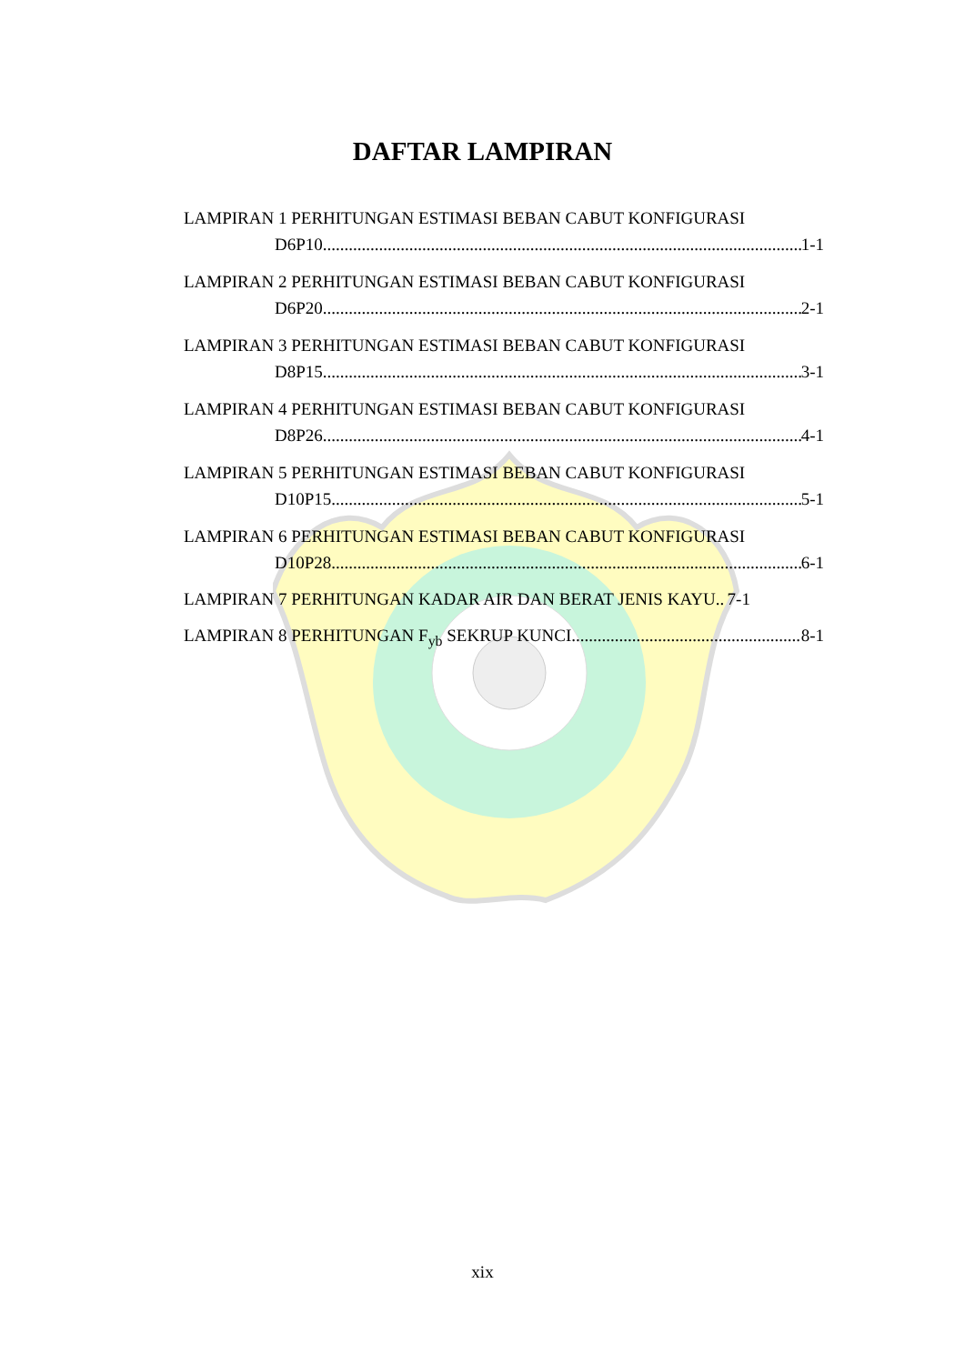DAFTAR LAMPIRAN
LAMPIRAN 1 PERHITUNGAN ESTIMASI BEBAN CABUT KONFIGURASI
D6P10 1-1
LAMPIRAN 2 PERHITUNGAN ESTIMASI BEBAN CABUT KONFIGURASI
D6P20 2-1
LAMPIRAN 3 PERHITUNGAN ESTIMASI BEBAN CABUT KONFIGURASI
D8P15 3-1
LAMPIRAN 4 PERHITUNGAN ESTIMASI BEBAN CABUT KONFIGURASI
D8P26 4-1
LAMPIRAN 5 PERHITUNGAN ESTIMASI BEBAN CABUT KONFIGURASI
D10P15 5-1
LAMPIRAN 6 PERHITUNGAN ESTIMASI BEBAN CABUT KONFIGURASI
D10P28 6-1
LAMPIRAN 7 PERHITUNGAN KADAR AIR DAN BERAT JENIS KAYU 7-1
LAMPIRAN 8 PERHITUNGAN F<sub>yb</sub> SEKRUP KUNCI 8-1
xix